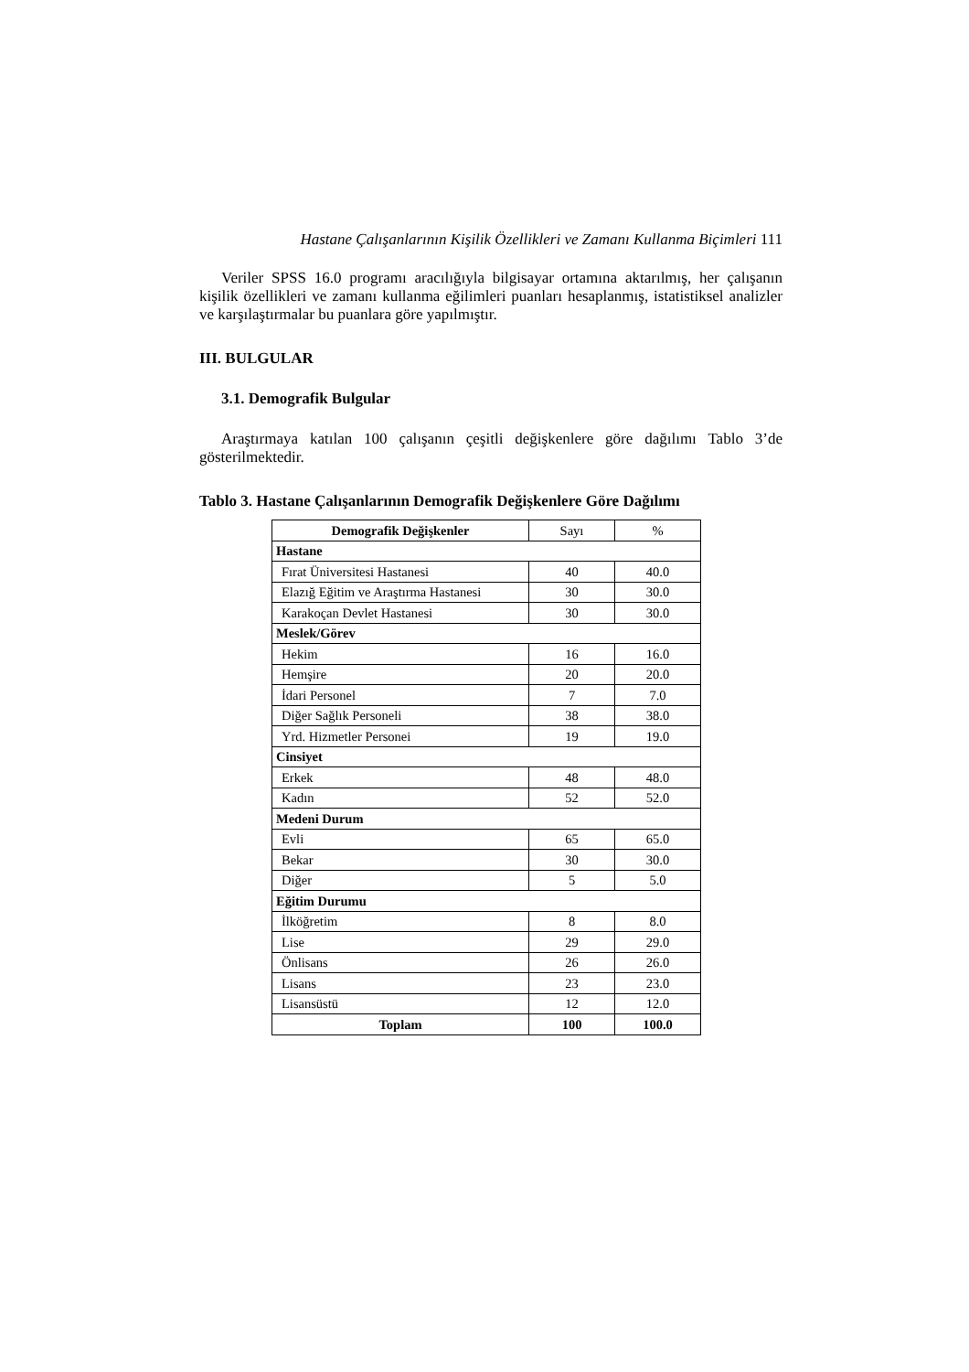Hastane Çalışanlarının Kişilik Özellikleri ve Zamanı Kullanma Biçimleri 111
Veriler SPSS 16.0 programı aracılığıyla bilgisayar ortamına aktarılmış, her çalışanın kişilik özellikleri ve zamanı kullanma eğilimleri puanları hesaplanmış, istatistiksel analizler ve karşılaştırmalar bu puanlara göre yapılmıştır.
III. BULGULAR
3.1. Demografik Bulgular
Araştırmaya katılan 100 çalışanın çeşitli değişkenlere göre dağılımı Tablo 3’de gösterilmektedir.
Tablo 3. Hastane Çalışanlarının Demografik Değişkenlere Göre Dağılımı
| Demografik Değişkenler | Sayı | % |
| --- | --- | --- |
| Hastane | | |
| Fırat Üniversitesi Hastanesi | 40 | 40.0 |
| Elazığ Eğitim ve Araştırma Hastanesi | 30 | 30.0 |
| Karakoçan Devlet Hastanesi | 30 | 30.0 |
| Meslek/Görev | | |
| Hekim | 16 | 16.0 |
| Hemşire | 20 | 20.0 |
| İdari Personel | 7 | 7.0 |
| Diğer Sağlık Personeli | 38 | 38.0 |
| Yrd. Hizmetler Personei | 19 | 19.0 |
| Cinsiyet | | |
| Erkek | 48 | 48.0 |
| Kadın | 52 | 52.0 |
| Medeni Durum | | |
| Evli | 65 | 65.0 |
| Bekar | 30 | 30.0 |
| Diğer | 5 | 5.0 |
| Eğitim Durumu | | |
| İlköğretim | 8 | 8.0 |
| Lise | 29 | 29.0 |
| Önlisans | 26 | 26.0 |
| Lisans | 23 | 23.0 |
| Lisansüstü | 12 | 12.0 |
| Toplam | 100 | 100.0 |